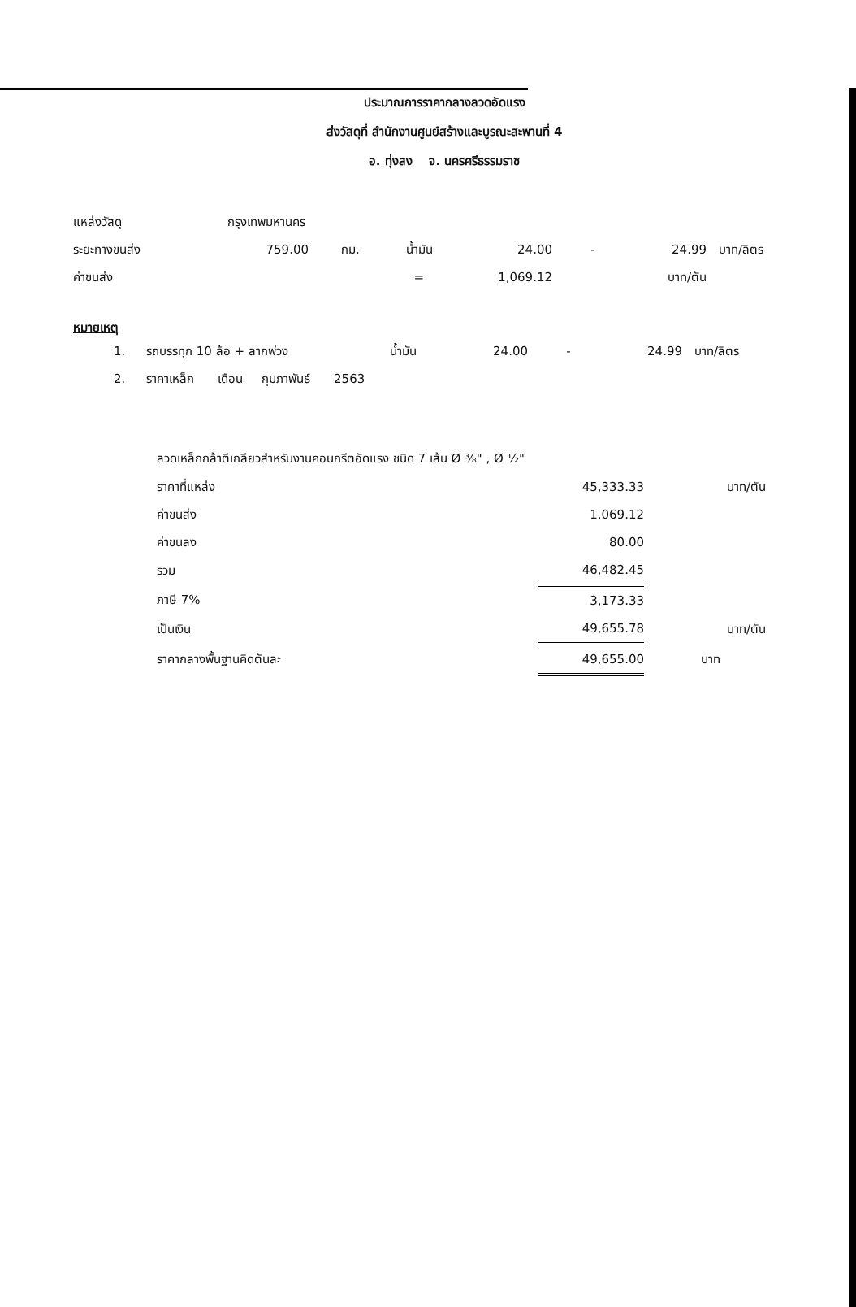ประมาณการราคากลางลวดอัดแรง
ส่งวัสดุที่ สำนักงานศูนย์สร้างและบูรณะสะพานที่ 4
อ. ทุ่งสง จ. นครศรีธรรมราช
| แหล่งวัสดุ | กรุงเทพมหานคร | | | | | | |
| ระยะทางขนส่ง | 759.00 | กม. | น้ำมัน | 24.00 | - | 24.99 | บาท/ลิตร |
| ค่าขนส่ง | | | = | 1,069.12 | | บาท/ตัน | |
หมายเหตุ
| 1. | รถบรรทุก 10 ล้อ + ลากพ่วง | น้ำมัน | 24.00 | - | 24.99 | บาท/ลิตร |
| 2. | ราคาเหล็ก เดือน กุมภาพันธ์ 2563 | | | | | |
ลวดเหล็กกล้าตีเกลียวสำหรับงานคอนกรีตอัดแรง ชนิด 7 เส้น Ø ⅜" , Ø ½"
| ราคาที่แหล่ง | 45,333.33 | บาท/ตัน |
| ค่าขนส่ง | 1,069.12 | |
| ค่าขนลง | 80.00 | |
| รวม | 46,482.45 | |
| ภาษี 7% | 3,173.33 | |
| เป็นเงิน | 49,655.78 | บาท/ตัน |
| ราคากลางพื้นฐานคิดตันละ | 49,655.00 | บาท |